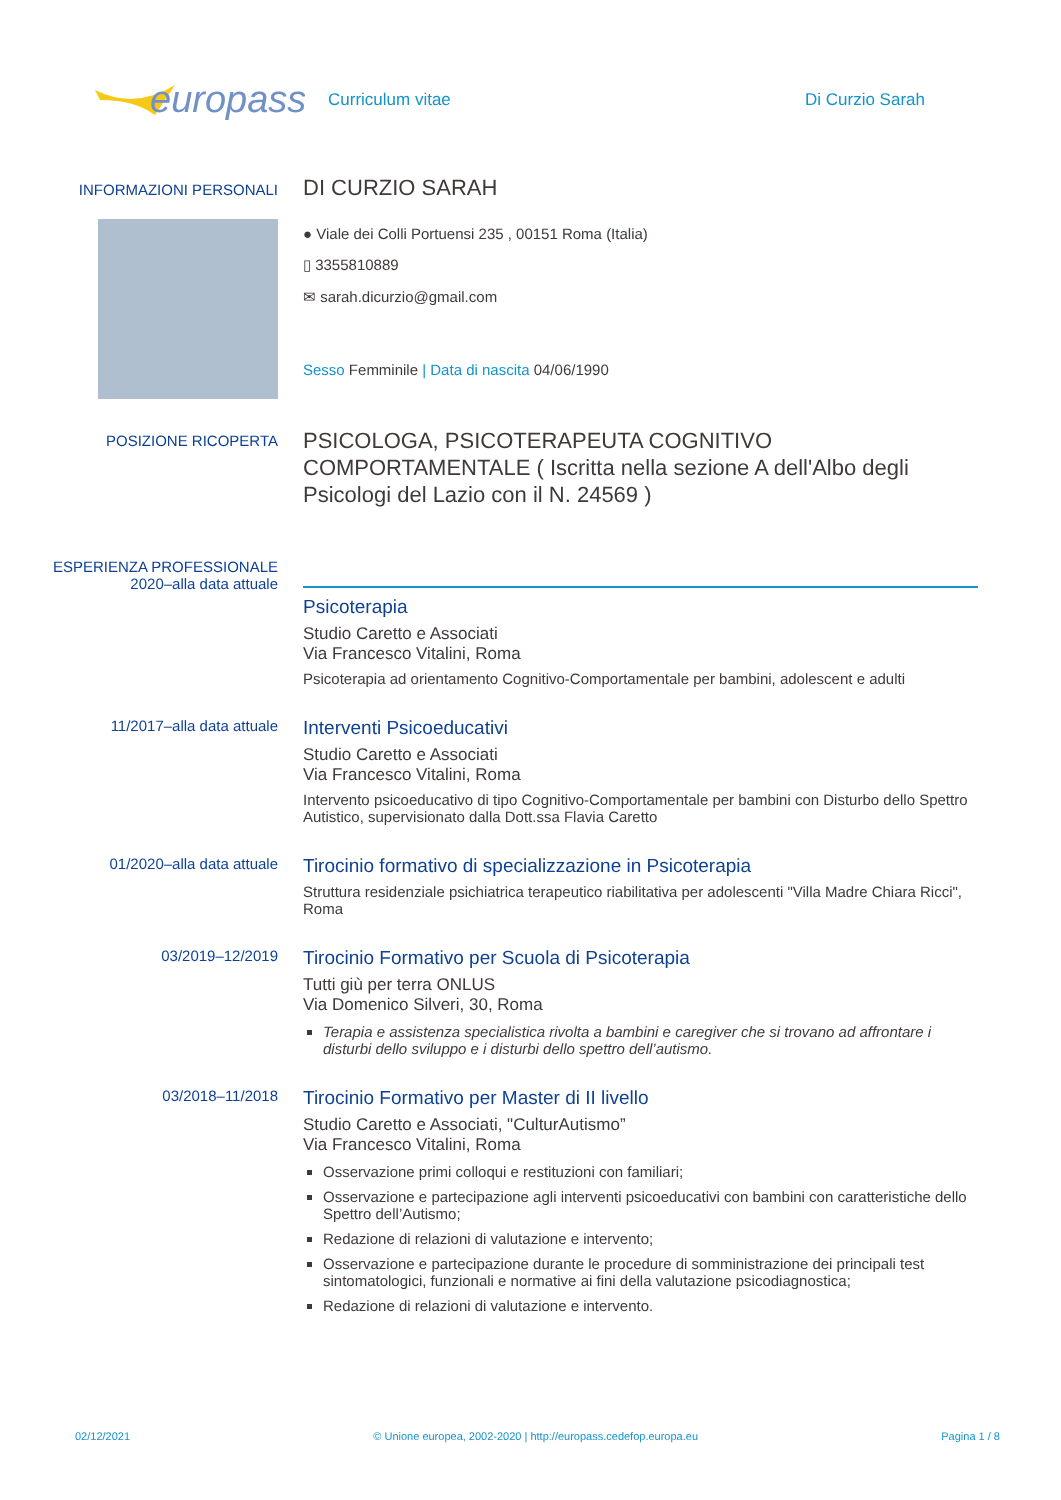europass
Curriculum vitae Di Curzio Sarah
INFORMAZIONI PERSONALI
DI CURZIO SARAH
● Viale dei Colli Portuensi 235 , 00151 Roma (Italia)
▯ 3355810889
✉ sarah.dicurzio@gmail.com
Sesso Femminile | Data di nascita 04/06/1990
POSIZIONE RICOPERTA
PSICOLOGA, PSICOTERAPEUTA COGNITIVO COMPORTAMENTALE ( Iscritta nella sezione A dell'Albo degli Psicologi del Lazio con il N. 24569 )
ESPERIENZA PROFESSIONALE
2020–alla data attuale
Psicoterapia
Studio Caretto e Associati
Via Francesco Vitalini, Roma
Psicoterapia ad orientamento Cognitivo-Comportamentale per bambini, adolescent e adulti
11/2017–alla data attuale
Interventi Psicoeducativi
Studio Caretto e Associati
Via Francesco Vitalini, Roma
Intervento psicoeducativo di tipo Cognitivo-Comportamentale per bambini con Disturbo dello Spettro Autistico, supervisionato dalla Dott.ssa Flavia Caretto
01/2020–alla data attuale
Tirocinio formativo di specializzazione in Psicoterapia
Struttura residenziale psichiatrica terapeutico riabilitativa per adolescenti "Villa Madre Chiara Ricci", Roma
03/2019–12/2019
Tirocinio Formativo per Scuola di Psicoterapia
Tutti giù per terra ONLUS
Via Domenico Silveri, 30, Roma
Terapia e assistenza specialistica rivolta a bambini e caregiver che si trovano ad affrontare i disturbi dello sviluppo e i disturbi dello spettro dell’autismo.
03/2018–11/2018
Tirocinio Formativo per Master di II livello
Studio Caretto e Associati, "CulturAutismo”
Via Francesco Vitalini, Roma
Osservazione primi colloqui e restituzioni con familiari;
Osservazione e partecipazione agli interventi psicoeducativi con bambini con caratteristiche dello Spettro dell’Autismo;
Redazione di relazioni di valutazione e intervento;
Osservazione e partecipazione durante le procedure di somministrazione dei principali test sintomatologici, funzionali e normative ai fini della valutazione psicodiagnostica;
Redazione di relazioni di valutazione e intervento.
02/12/2021 © Unione europea, 2002-2020 | http://europass.cedefop.europa.eu Pagina 1 / 8